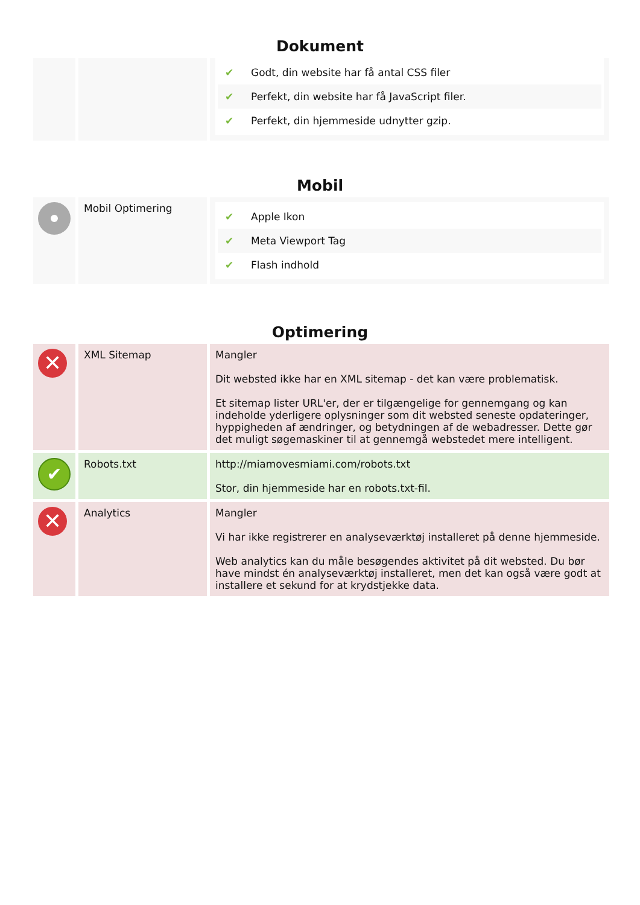Dokument
| | | ✔ Godt, din website har få antal CSS filer ✔ Perfekt, din website har få JavaScript filer. ✔ Perfekt, din hjemmeside udnytter gzip. |
Mobil
| | Mobil Optimering | ✔ Apple Ikon ✔ Meta Viewport Tag ✔ Flash indhold |
Optimering
| ✕ | XML Sitemap | Mangler Dit websted ikke har en XML sitemap - det kan være problematisk. Et sitemap lister URL'er, der er tilgængelige for gennemgang og kan indeholde yderligere oplysninger som dit websted seneste opdateringer, hyppigheden af ændringer, og betydningen af de webadresser. Dette gør det muligt søgemaskiner til at gennemgå webstedet mere intelligent. |
| ✔ | Robots.txt | http://miamovesmiami.com/robots.txt Stor, din hjemmeside har en robots.txt-fil. |
| ✕ | Analytics | Mangler Vi har ikke registrerer en analyseværktøj installeret på denne hjemmeside. Web analytics kan du måle besøgendes aktivitet på dit websted. Du bør have mindst én analyseværktøj installeret, men det kan også være godt at installere et sekund for at krydstjekke data. |